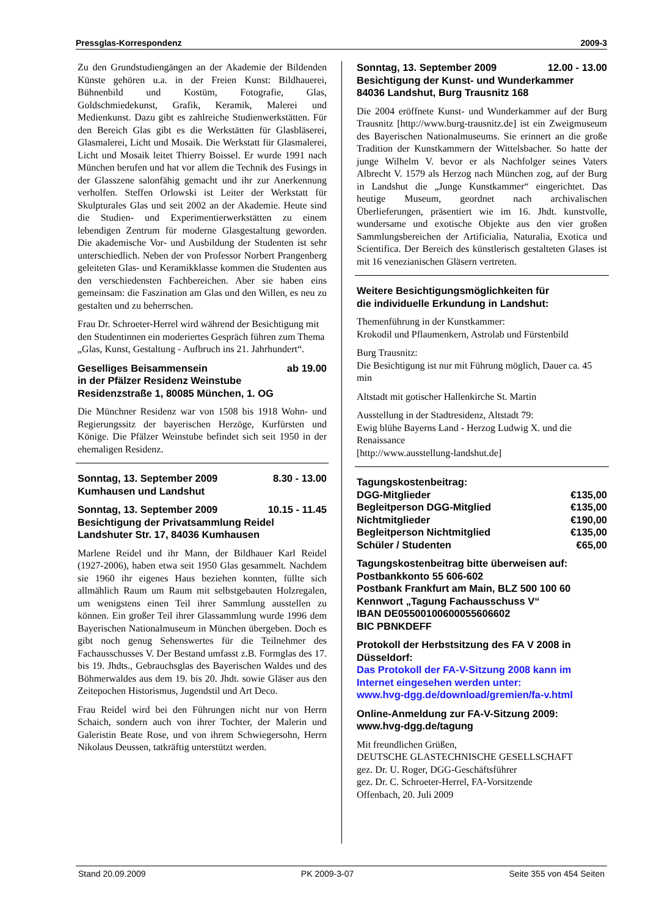Pressglas-Korrespondenz 2009-3
Zu den Grundstudiengängen an der Akademie der Bildenden Künste gehören u.a. in der Freien Kunst: Bildhauerei, Bühnenbild und Kostüm, Fotografie, Glas, Goldschmiedekunst, Grafik, Keramik, Malerei und Medienkunst. Dazu gibt es zahlreiche Studienwerkstätten. Für den Bereich Glas gibt es die Werkstätten für Glasbläserei, Glasmalerei, Licht und Mosaik. Die Werkstatt für Glasmalerei, Licht und Mosaik leitet Thierry Boissel. Er wurde 1991 nach München berufen und hat vor allem die Technik des Fusings in der Glasszene salonfähig gemacht und ihr zur Anerkennung verholfen. Steffen Orlowski ist Leiter der Werkstatt für Skulpturales Glas und seit 2002 an der Akademie. Heute sind die Studien- und Experimentierwerkstätten zu einem lebendigen Zentrum für moderne Glasgestaltung geworden. Die akademische Vor- und Ausbildung der Studenten ist sehr unterschiedlich. Neben der von Professor Norbert Prangenberg geleiteten Glas- und Keramikklasse kommen die Studenten aus den verschiedensten Fachbereichen. Aber sie haben eins gemeinsam: die Faszination am Glas und den Willen, es neu zu gestalten und zu beherrschen.
Frau Dr. Schroeter-Herrel wird während der Besichtigung mit den Studentinnen ein moderiertes Gespräch führen zum Thema „Glas, Kunst, Gestaltung - Aufbruch ins 21. Jahrhundert“.
Geselliges Beisammensein ab 19.00
in der Pfälzer Residenz Weinstube
Residenzstraße 1, 80085 München, 1. OG
Die Münchner Residenz war von 1508 bis 1918 Wohn- und Regierungssitz der bayerischen Herzöge, Kurfürsten und Könige. Die Pfälzer Weinstube befindet sich seit 1950 in der ehemaligen Residenz.
Sonntag, 13. September 2009 8.30 - 13.00
Kumhausen und Landshut
Sonntag, 13. September 2009 10.15 - 11.45
Besichtigung der Privatsammlung Reidel
Landshuter Str. 17, 84036 Kumhausen
Marlene Reidel und ihr Mann, der Bildhauer Karl Reidel (1927-2006), haben etwa seit 1950 Glas gesammelt. Nachdem sie 1960 ihr eigenes Haus beziehen konnten, füllte sich allmählich Raum um Raum mit selbstgebauten Holzregalen, um wenigstens einen Teil ihrer Sammlung ausstellen zu können. Ein großer Teil ihrer Glassammlung wurde 1996 dem Bayerischen Nationalmuseum in München übergeben. Doch es gibt noch genug Sehenswertes für die Teilnehmer des Fachausschusses V. Der Bestand umfasst z.B. Formglas des 17. bis 19. Jhdts., Gebrauchsglas des Bayerischen Waldes und des Böhmerwaldes aus dem 19. bis 20. Jhdt. sowie Gläser aus den Zeitepochen Historismus, Jugendstil und Art Deco.
Frau Reidel wird bei den Führungen nicht nur von Herrn Schaich, sondern auch von ihrer Tochter, der Malerin und Galeristin Beate Rose, und von ihrem Schwiegersohn, Herrn Nikolaus Deussen, tatkräftig unterstützt werden.
Sonntag, 13. September 2009 12.00 - 13.00
Besichtigung der Kunst- und Wunderkammer
84036 Landshut, Burg Trausnitz 168
Die 2004 eröffnete Kunst- und Wunderkammer auf der Burg Trausnitz [http://www.burg-trausnitz.de] ist ein Zweigmuseum des Bayerischen Nationalmuseums. Sie erinnert an die große Tradition der Kunstkammern der Wittelsbacher. So hatte der junge Wilhelm V. bevor er als Nachfolger seines Vaters Albrecht V. 1579 als Herzog nach München zog, auf der Burg in Landshut die „Junge Kunstkammer“ eingerichtet. Das heutige Museum, geordnet nach archivalischen Überlieferungen, präsentiert wie im 16. Jhdt. kunstvolle, wundersame und exotische Objekte aus den vier großen Sammlungsbereichen der Artificialia, Naturalia, Exotica und Scientifica. Der Bereich des künstlerisch gestalteten Glases ist mit 16 venezianischen Gläsern vertreten.
Weitere Besichtigungsmöglichkeiten für
die individuelle Erkundung in Landshut:
Themenführung in der Kunstkammer:
Krokodil und Pflaumenkern, Astrolab und Fürstenbild
Burg Trausnitz:
Die Besichtigung ist nur mit Führung möglich, Dauer ca. 45 min
Altstadt mit gotischer Hallenkirche St. Martin
Ausstellung in der Stadtresidenz, Altstadt 79:
Ewig blühe Bayerns Land - Herzog Ludwig X. und die Renaissance
[http://www.ausstellung-landshut.de]
| Tagungskostenbeitrag: | |
| DGG-Mitglieder | €135,00 |
| Begleitperson DGG-Mitglied | €135,00 |
| Nichtmitglieder | €190,00 |
| Begleitperson Nichtmitglied | €135,00 |
| Schüler / Studenten | €65,00 |
Tagungskostenbeitrag bitte überweisen auf:
Postbankkonto 55 606-602
Postbank Frankfurt am Main, BLZ 500 100 60
Kennwort „Tagung Fachausschuss V“
IBAN DE05500100600055606602
BIC PBNKDEFF
Protokoll der Herbstsitzung des FA V 2008 in Düsseldorf:
Das Protokoll der FA-V-Sitzung 2008 kann im Internet eingesehen werden unter:
www.hvg-dgg.de/download/gremien/fa-v.html
Online-Anmeldung zur FA-V-Sitzung 2009:
www.hvg-dgg.de/tagung
Mit freundlichen Grüßen,
DEUTSCHE GLASTECHNISCHE GESELLSCHAFT
gez. Dr. U. Roger, DGG-Geschäftsführer
gez. Dr. C. Schroeter-Herrel, FA-Vorsitzende
Offenbach, 20. Juli 2009
Stand 20.09.2009 PK 2009-3-07 Seite 355 von 454 Seiten